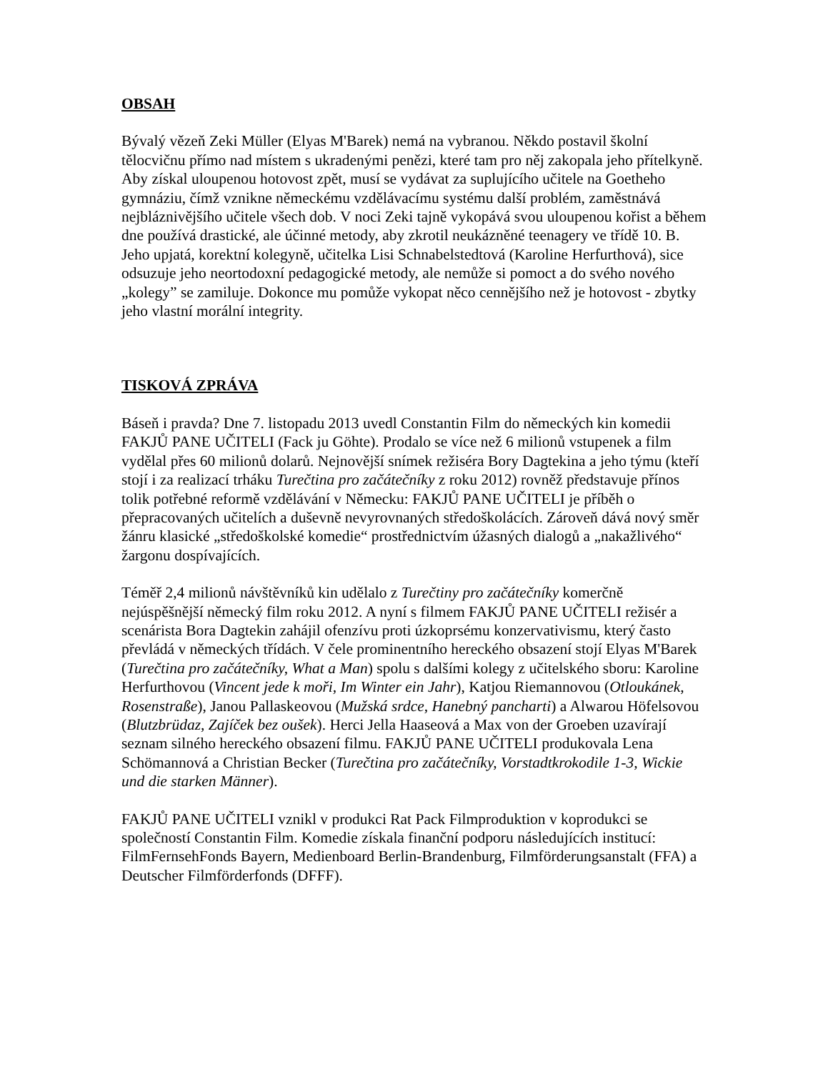OBSAH
Bývalý vězeň Zeki Müller (Elyas M'Barek) nemá na vybranou. Někdo postavil školní tělocvičnu přímo nad místem s ukradenými penězi, které tam pro něj zakopala jeho přítelkyně. Aby získal uloupenou hotovost zpět, musí se vydávat za suplujícího učitele na Goetheho gymnáziu, čímž vznikne německému vzdělávacímu systému další problém, zaměstnává nejbláznivějšího učitele všech dob. V noci Zeki tajně vykopává svou uloupenou kořist a během dne používá drastické, ale účinné metody, aby zkrotil neukázněné teenagery ve třídě 10. B. Jeho upjatá, korektní kolegyně, učitelka Lisi Schnabelstedtová (Karoline Herfurthová), sice odsuzuje jeho neortodoxní pedagogické metody, ale nemůže si pomoct a do svého nového „kolegy” se zamiluje. Dokonce mu pomůže vykopat něco cennějšího než je hotovost - zbytky jeho vlastní morální integrity.
TISKOVÁ ZPRÁVA
Báseň i pravda? Dne 7. listopadu 2013 uvedl Constantin Film do německých kin komedii FAKJŮ PANE UČITELI (Fack ju Göhte). Prodalo se více než 6 milionů vstupenek a film vydělal přes 60 milionů dolarů. Nejnovější snímek režiséra Bory Dagtekina a jeho týmu (kteří stojí i za realizací trháku Turečtina pro začátečníky z roku 2012) rovněž představuje přínos tolik potřebné reformě vzdělávání v Německu: FAKJŮ PANE UČITELI je příběh o přepracovaných učitelích a duševně nevyrovnaných středoškolácích. Zároveň dává nový směr žánru klasické „středoškolské komedie“ prostřednictvím úžasných dialogů a „nakažlivého“ žargonu dospívajících.
Téměř 2,4 milionů návštěvníků kin udělalo z Turečtiny pro začátečníky komerčně nejúspěšnější německý film roku 2012. A nyní s filmem FAKJŮ PANE UČITELI režisér a scenárista Bora Dagtekin zahájil ofenzívu proti úzkoprsému konzervativismu, který často převládá v německých třídách. V čele prominentního hereckého obsazení stojí Elyas M'Barek (Turečtina pro začátečníky, What a Man) spolu s dalšími kolegy z učitelského sboru: Karoline Herfurthovou (Vincent jede k moři, Im Winter ein Jahr), Katjou Riemannovou (Otloukánek, Rosenstraße), Janou Pallaskeovou (Mužská srdce, Hanebný pancharti) a Alwarou Höfelsovou (Blutzbrüdaz, Zajíček bez oušek). Herci Jella Haaseová a Max von der Groeben uzavírají seznam silného hereckého obsazení filmu. FAKJŮ PANE UČITELI produkovala Lena Schömannová a Christian Becker (Turečtina pro začátečníky, Vorstadtkrokodile 1-3, Wickie und die starken Männer).
FAKJŮ PANE UČITELI vznikl v produkci Rat Pack Filmproduktion v koprodukci se společností Constantin Film. Komedie získala finanční podporu následujících institucí: FilmFernsehFonds Bayern, Medienboard Berlin-Brandenburg, Filmförderungsanstalt (FFA) a Deutscher Filmförderfonds (DFFF).